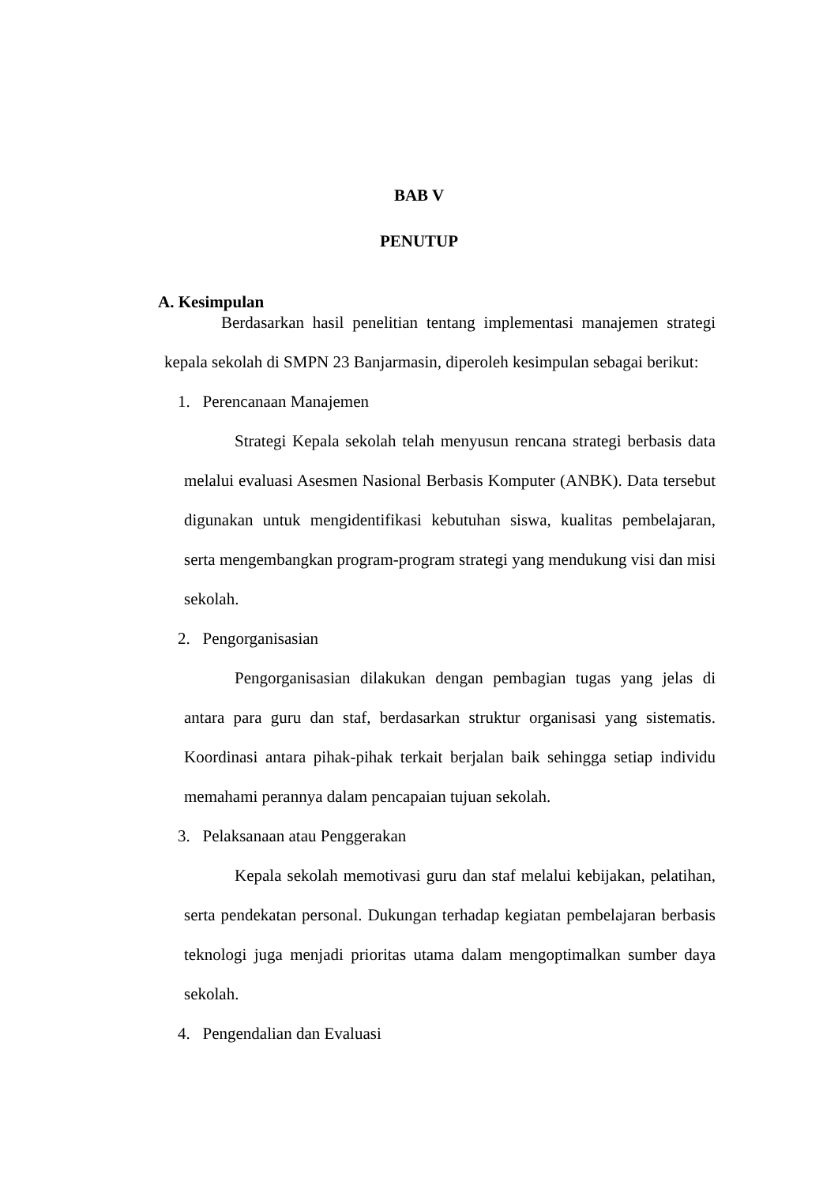BAB V
PENUTUP
A. Kesimpulan
Berdasarkan hasil penelitian tentang implementasi manajemen strategi kepala sekolah di SMPN 23 Banjarmasin, diperoleh kesimpulan sebagai berikut:
1. Perencanaan Manajemen
Strategi Kepala sekolah telah menyusun rencana strategi berbasis data melalui evaluasi Asesmen Nasional Berbasis Komputer (ANBK). Data tersebut digunakan untuk mengidentifikasi kebutuhan siswa, kualitas pembelajaran, serta mengembangkan program-program strategi yang mendukung visi dan misi sekolah.
2. Pengorganisasian
Pengorganisasian dilakukan dengan pembagian tugas yang jelas di antara para guru dan staf, berdasarkan struktur organisasi yang sistematis. Koordinasi antara pihak-pihak terkait berjalan baik sehingga setiap individu memahami perannya dalam pencapaian tujuan sekolah.
3. Pelaksanaan atau Penggerakan
Kepala sekolah memotivasi guru dan staf melalui kebijakan, pelatihan, serta pendekatan personal. Dukungan terhadap kegiatan pembelajaran berbasis teknologi juga menjadi prioritas utama dalam mengoptimalkan sumber daya sekolah.
4. Pengendalian dan Evaluasi